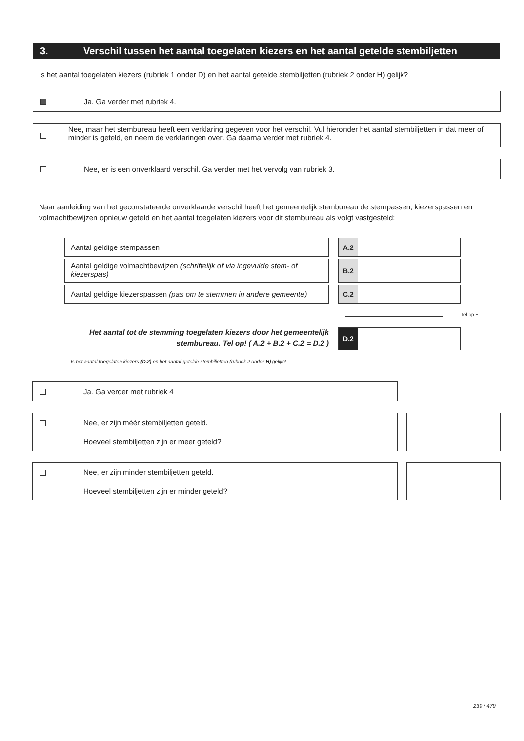3. Verschil tussen het aantal toegelaten kiezers en het aantal getelde stembiljetten
Is het aantal toegelaten kiezers (rubriek 1 onder D) en het aantal getelde stembiljetten (rubriek 2 onder H) gelijk?
Ja. Ga verder met rubriek 4.
Nee, maar het stembureau heeft een verklaring gegeven voor het verschil. Vul hieronder het aantal stembiljetten in dat meer of minder is geteld, en neem de verklaringen over. Ga daarna verder met rubriek 4.
Nee, er is een onverklaard verschil. Ga verder met het vervolg van rubriek 3.
Naar aanleiding van het geconstateerde onverklaarde verschil heeft het gemeentelijk stembureau de stempassen, kiezerspassen en volmachtbewijzen opnieuw geteld en het aantal toegelaten kiezers voor dit stembureau als volgt vastgesteld:
Aantal geldige stempassen A.2
Aantal geldige volmachtbewijzen (schriftelijk of via ingevulde stem- of kiezerspas)
B.2
Aantal geldige kiezerspassen (pas om te stemmen in andere gemeente)
C.2
Tel op +
Het aantal tot de stemming toegelaten kiezers door het gemeentelijk stembureau. Tel op! ( A.2 + B.2 + C.2 = D.2 )
D.2
Is het aantal toegelaten kiezers (D.2) en het aantal getelde stembiljetten (rubriek 2 onder H) gelijk?
Ja. Ga verder met rubriek 4
Nee, er zijn méér stembiljetten geteld.
Hoeveel stembiljetten zijn er meer geteld?
Nee, er zijn minder stembiljetten geteld.
Hoeveel stembiljetten zijn er minder geteld?
239 / 479